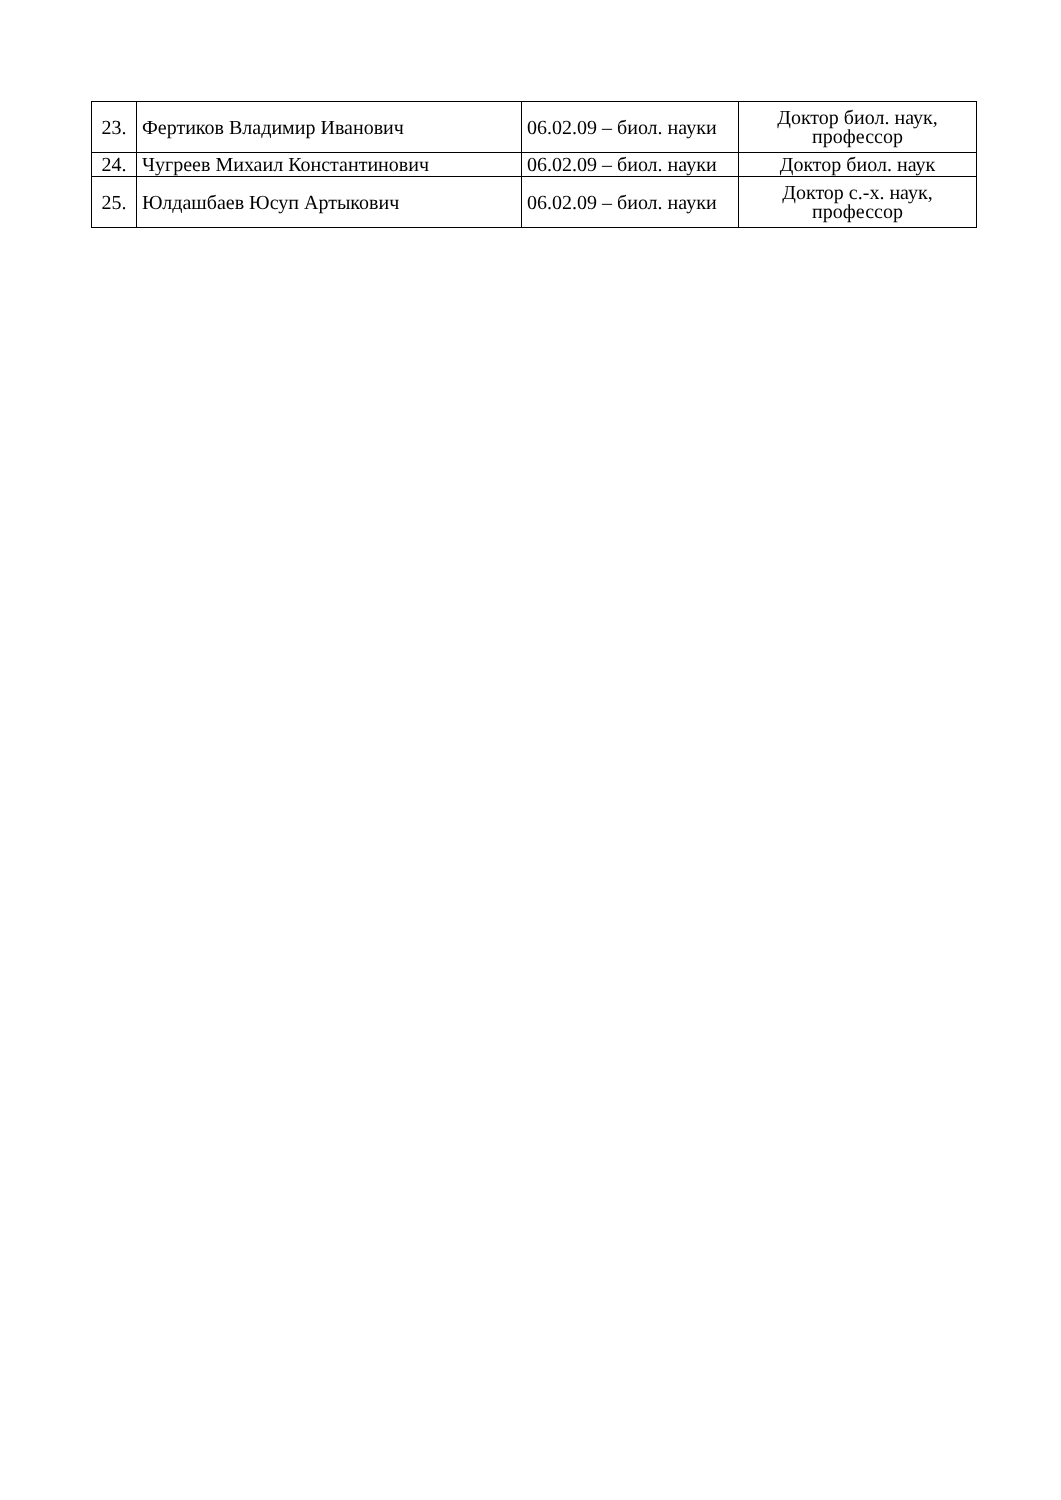| 23. | Фертиков Владимир Иванович | 06.02.09 – биол. науки | Доктор биол. наук, профессор |
| 24. | Чугреев Михаил Константинович | 06.02.09 – биол. науки | Доктор биол. наук |
| 25. | Юлдашбаев Юсуп Артыкович | 06.02.09 – биол. науки | Доктор с.-х. наук, профессор |